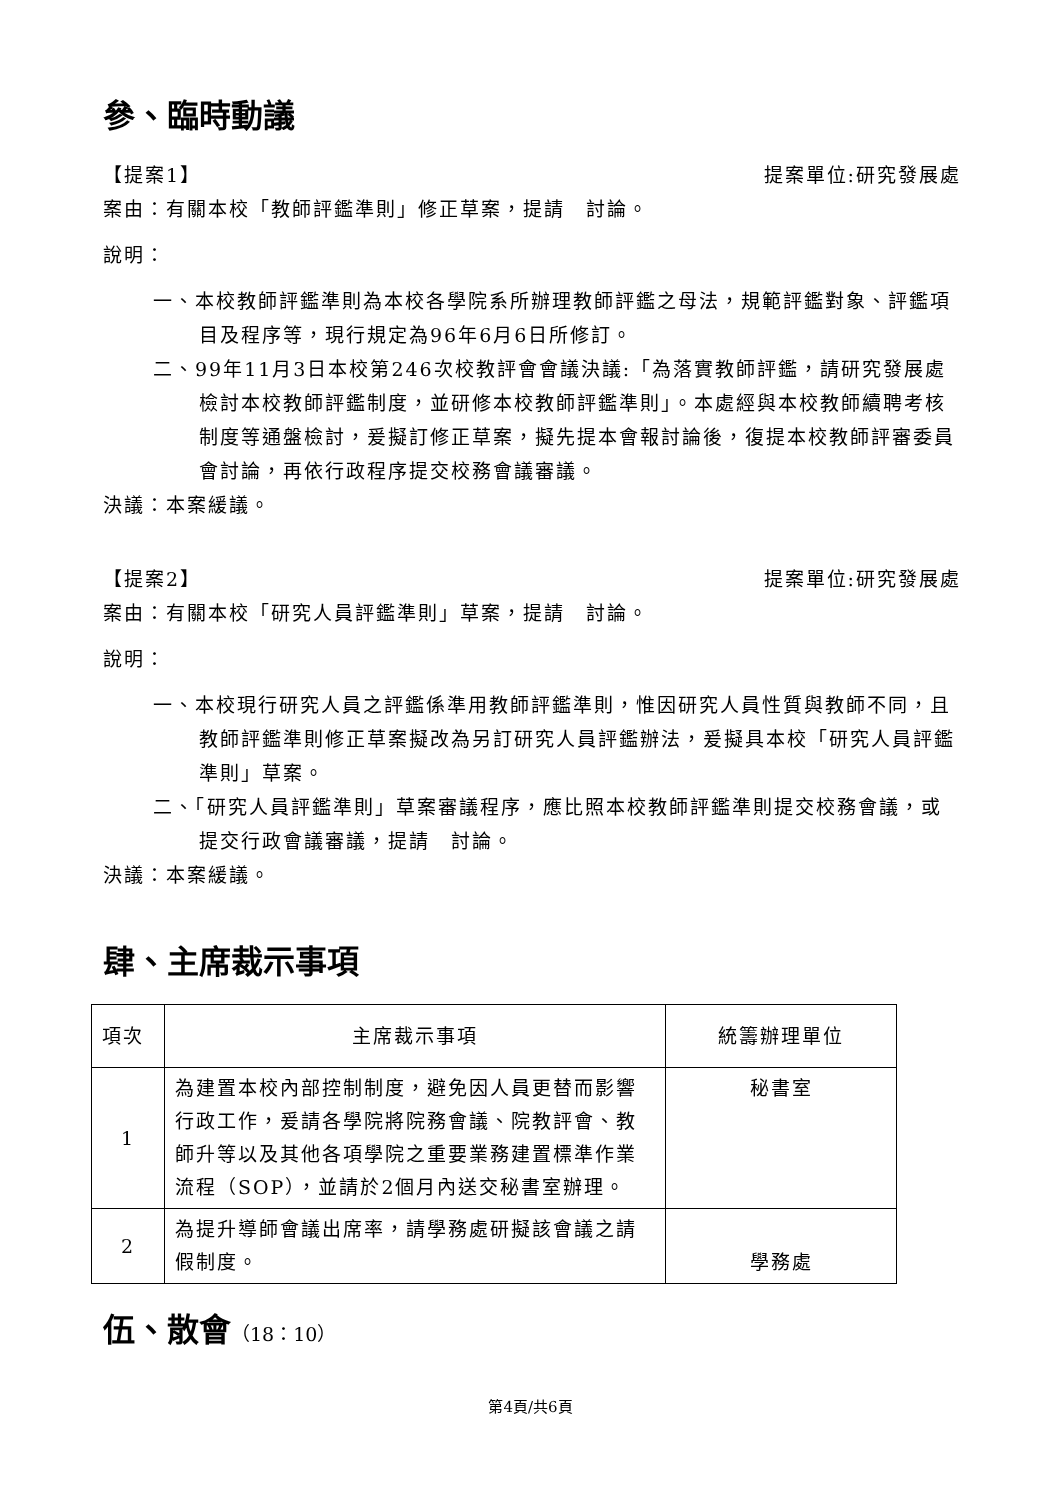參、臨時動議
【提案1】 提案單位:研究發展處
案由：有關本校「教師評鑑準則」修正草案，提請　討論。
說明：
一、本校教師評鑑準則為本校各學院系所辦理教師評鑑之母法，規範評鑑對象、評鑑項目及程序等，現行規定為96年6月6日所修訂。
二、99年11月3日本校第246次校教評會會議決議:「為落實教師評鑑，請研究發展處檢討本校教師評鑑制度，並研修本校教師評鑑準則」。本處經與本校教師續聘考核制度等通盤檢討，爰擬訂修正草案，擬先提本會報討論後，復提本校教師評審委員會討論，再依行政程序提交校務會議審議。
決議：本案緩議。
【提案2】 提案單位:研究發展處
案由：有關本校「研究人員評鑑準則」草案，提請　討論。
說明：
一、本校現行研究人員之評鑑係準用教師評鑑準則，惟因研究人員性質與教師不同，且教師評鑑準則修正草案擬改為另訂研究人員評鑑辦法，爰擬具本校「研究人員評鑑準則」草案。
二、「研究人員評鑑準則」草案審議程序，應比照本校教師評鑑準則提交校務會議，或提交行政會議審議，提請　討論。
決議：本案緩議。
肆、主席裁示事項
| 項次 | 主席裁示事項 | 統籌辦理單位 |
| 1 | 為建置本校內部控制制度，避免因人員更替而影響行政工作，爰請各學院將院務會議、院教評會、教師升等以及其他各項學院之重要業務建置標準作業流程（SOP），並請於2個月內送交秘書室辦理。 | 秘書室 |
| 2 | 為提升導師會議出席率，請學務處研擬該會議之請假制度。 | 學務處 |
伍、散會（18：10）
第4頁/共6頁